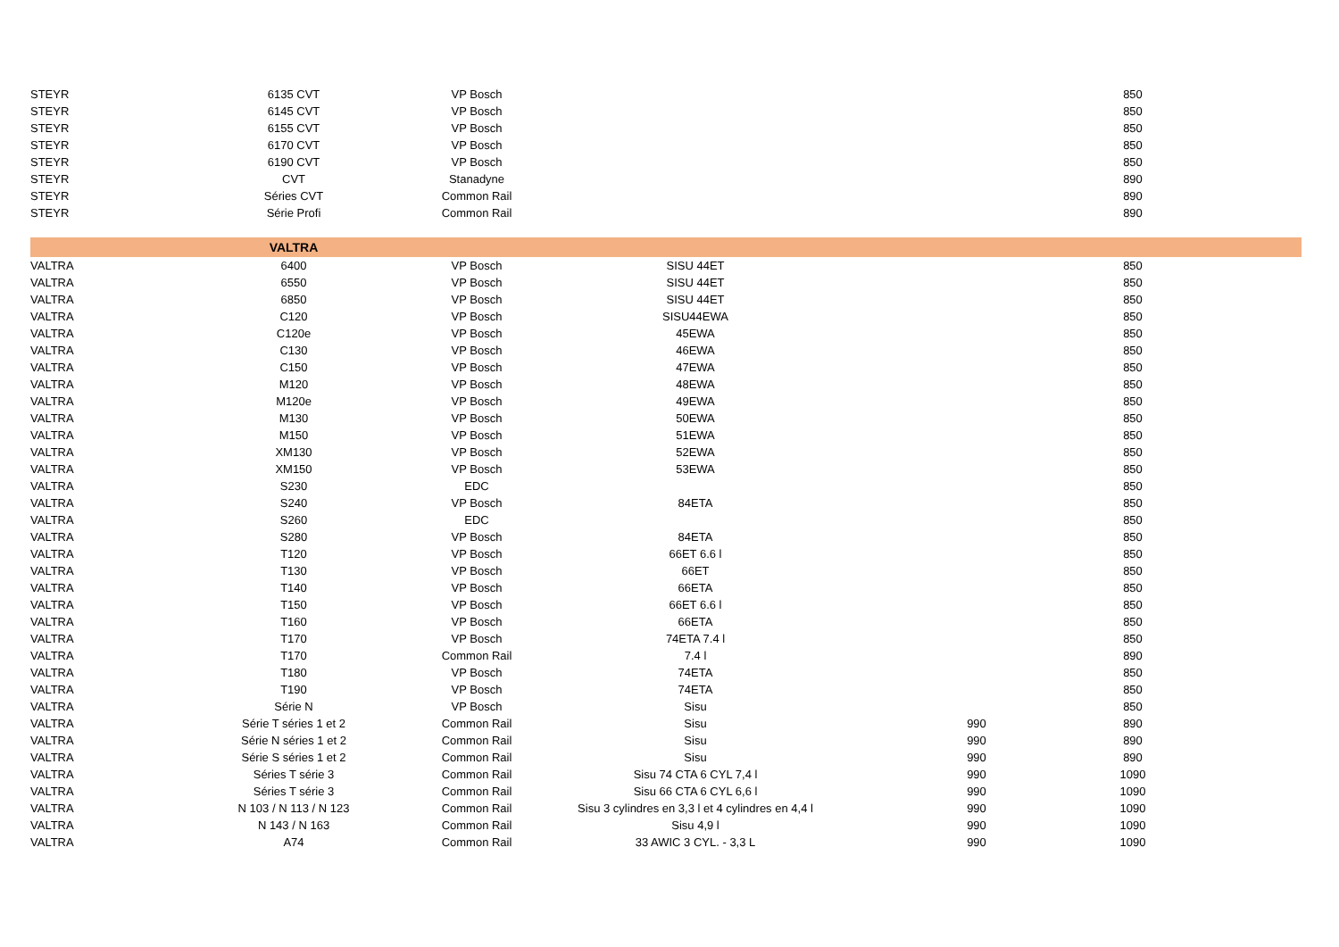| STEYR | 6135 CVT | VP Bosch | | | 850 | |
| STEYR | 6145 CVT | VP Bosch | | | 850 | |
| STEYR | 6155 CVT | VP Bosch | | | 850 | |
| STEYR | 6170 CVT | VP Bosch | | | 850 | |
| STEYR | 6190 CVT | VP Bosch | | | 850 | |
| STEYR | CVT | Stanadyne | | | 890 | |
| STEYR | Séries CVT | Common Rail | | | 890 | |
| STEYR | Série Profi | Common Rail | | | 890 | |
| | VALTRA | | | | | |
| VALTRA | 6400 | VP Bosch | SISU 44ET | | 850 | |
| VALTRA | 6550 | VP Bosch | SISU 44ET | | 850 | |
| VALTRA | 6850 | VP Bosch | SISU 44ET | | 850 | |
| VALTRA | C120 | VP Bosch | SISU44EWA | | 850 | |
| VALTRA | C120e | VP Bosch | 45EWA | | 850 | |
| VALTRA | C130 | VP Bosch | 46EWA | | 850 | |
| VALTRA | C150 | VP Bosch | 47EWA | | 850 | |
| VALTRA | M120 | VP Bosch | 48EWA | | 850 | |
| VALTRA | M120e | VP Bosch | 49EWA | | 850 | |
| VALTRA | M130 | VP Bosch | 50EWA | | 850 | |
| VALTRA | M150 | VP Bosch | 51EWA | | 850 | |
| VALTRA | XM130 | VP Bosch | 52EWA | | 850 | |
| VALTRA | XM150 | VP Bosch | 53EWA | | 850 | |
| VALTRA | S230 | EDC | | | 850 | |
| VALTRA | S240 | VP Bosch | 84ETA | | 850 | |
| VALTRA | S260 | EDC | | | 850 | |
| VALTRA | S280 | VP Bosch | 84ETA | | 850 | |
| VALTRA | T120 | VP Bosch | 66ET 6.6 l | | 850 | |
| VALTRA | T130 | VP Bosch | 66ET | | 850 | |
| VALTRA | T140 | VP Bosch | 66ETA | | 850 | |
| VALTRA | T150 | VP Bosch | 66ET 6.6 l | | 850 | |
| VALTRA | T160 | VP Bosch | 66ETA | | 850 | |
| VALTRA | T170 | VP Bosch | 74ETA 7.4 l | | 850 | |
| VALTRA | T170 | Common Rail | 7.4 l | | 890 | |
| VALTRA | T180 | VP Bosch | 74ETA | | 850 | |
| VALTRA | T190 | VP Bosch | 74ETA | | 850 | |
| VALTRA | Série N | VP Bosch | Sisu | | 850 | |
| VALTRA | Série T séries 1 et 2 | Common Rail | Sisu | 990 | 890 | |
| VALTRA | Série N séries 1 et 2 | Common Rail | Sisu | 990 | 890 | |
| VALTRA | Série S séries 1 et 2 | Common Rail | Sisu | 990 | 890 | |
| VALTRA | Séries T série 3 | Common Rail | Sisu 74 CTA 6 CYL 7,4 l | 990 | 1090 | |
| VALTRA | Séries T série 3 | Common Rail | Sisu 66 CTA 6 CYL 6,6 l | 990 | 1090 | |
| VALTRA | N 103 / N 113 / N 123 | Common Rail | Sisu 3 cylindres en 3,3 l et 4 cylindres en 4,4 l | 990 | 1090 | |
| VALTRA | N 143 / N 163 | Common Rail | Sisu 4,9 l | 990 | 1090 | |
| VALTRA | A74 | Common Rail | 33 AWIC 3 CYL. - 3,3 L | 990 | 1090 | |